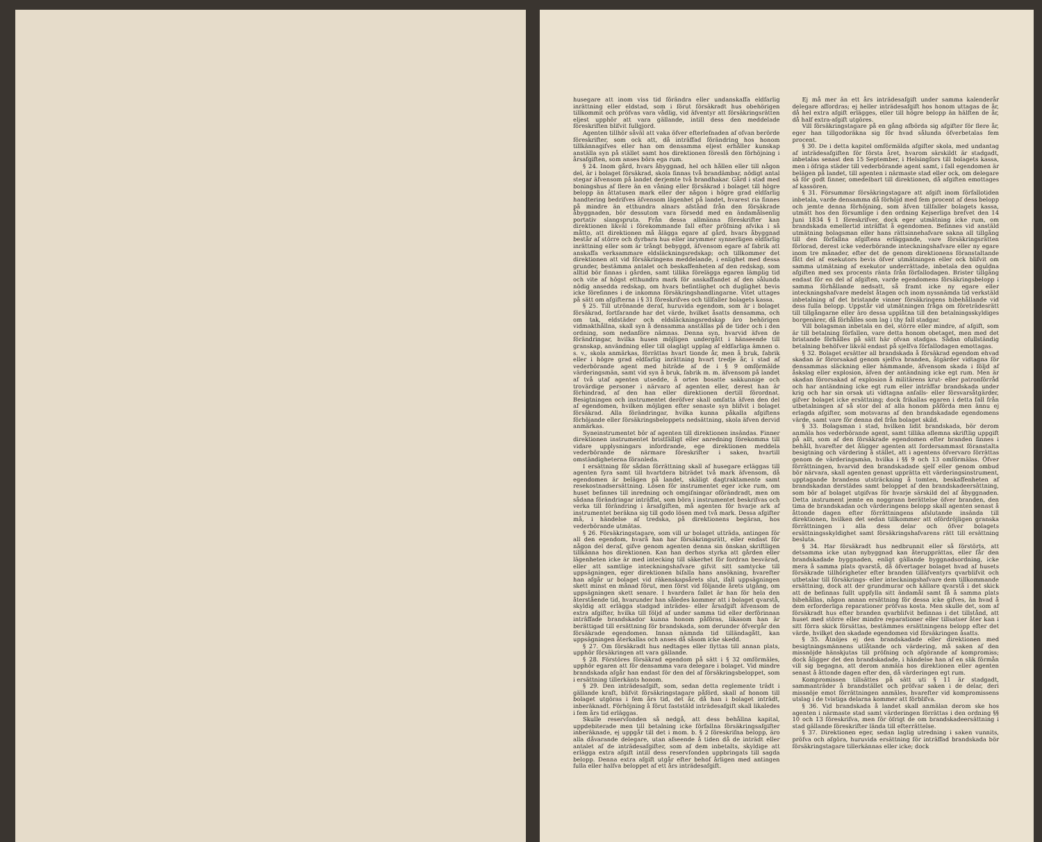husegare att inom viss tid förändra eller undanskaffa eldfarlig inrättning eller eldstad, som i förut försäkradt hus obehörigen tillkommit och pröfvas vara vådlig, vid äfventyr att försäkringsrätten eljest upphör att vara gällande, intill dess den meddelade föreskriften blifvit fullgjord.
Agenten tillhör såväl att vaka öfver efterlefnaden af ofvan berörde föreskrifter, som ock att, då inträffad förändring hos honom tillkännagifves eller han om densamma eljest erhåller kunskap anställa syn på stället samt hos direktionen föreslå den förhöjning i årsafgiften, som anses böra ega rum.
§ 24. Inom gård, hvars åbyggnad, hel och hållen eller till någon del, är i bolaget försäkrad, skola finnas två brandämbar, nödigt antal stegar äfvensom på landet derjemte två brandhakar. Gård i stad med boningshus af flere än en våning eller försäkrad i bolaget till högre belopp än åttatusen mark eller der någon i högre grad eldfarlig handtering bedrifves äfvensom lägenhet på landet, hvarest ria finnes på mindre än etthundra alnars afstånd från den försäkrade åbyggnaden, bör dessutom vara försedd med en ändamålsenlig portativ slangspruta. Från dessa allmänna föreskrifter kan direktionen likväl i förekommande fall efter pröfning afvika i så måtto, att direktionen må ålägga egare af gård, hvars åbyggnad består af större och dyrbara hus eller inrymmer synnerligen eldfarlig inrättning eller som är trångt bebyggd, äfvensom egare af fabrik att anskaffa verksammare eldsläckningsredskap; och tillkommer det direktionen att vid försäkringens meddelande, i enlighet med dessa grunder, bestämma antalet och beskaffenheten af den redskap, som alltid bör finnas i gården, samt tillika förelägga egaren lämplig tid och vite af högst etthundra mark för anskaffandet af den sålunda nödig ansedda redskap, om hvars befintlighet och duglighet bevis icke förefinnes i de inkomna försäkringshandlingarne. Vitet uttages på sätt om afgifterna i § 31 föreskrifves och tillfaller bolagets kassa.
§ 25. Till utrönande deraf, huruvida egendom, som är i bolaget försäkrad, fortfarande har det värde, hvilket åsatts densamma, och om tak, eldstäder och eldsläckningsredskap äro behörigen vidmakthållna, skall syn å densamma anställas på de tider och i den ordning, som nedanföre nämnas. Denna syn, hvarvid äfven de förändringar, hvilka husen möjligen undergått i hänseende till granskap, användning eller till olagligt upplag af eldfarliga ämnen o. s. v., skola anmärkas, förrättas hvart tionde år, men å bruk, fabrik eller i högre grad eldfarlig inrättning hvart tredje år, i stad af vederbörande agent med biträde af de i § 9 omförmälde värderingsmän, samt vid syn å bruk, fabrik m. m. äfvensom på landet af två utaf agenten utsedde, å orten bosatte sakkunnige och trovärdige personer i närvaro af agenten eller, derest han är förhindrad, af den han eller direktionen dertill förordnat. Besigtningen och instrumentet deröfver skall omfatta äfven den del af egendomen, hvilken möjligen efter senaste syn blifvit i bolaget försäkrad. Alla förändringar, hvilka kunna påkalla afgiftens förhöjande eller försäkringsbeloppets nedsättning, skola äfven dervid anmärkas.
Syneinstrumentet bör af agenten till direktionen insändas. Finner direktionen instrumentet bristfälligt eller anredning förekomma till vidare upplysningars infordrande, ege direktionen meddela vederbörande de närmare föreskrifter i saken, hvartill omständigheterna föranleda.
I ersättning för sådan förrättning skall af husegare erläggas till agenten fyra samt till hvartdera biträdet två mark äfvensom, då egendomen är belägen på landet, skäligt dagtraktamente samt resekostnadsersättning. Lösen för instrumentet eger icke rum, om huset befinnes till inredning och omgifningar oförändradt, men om sådana förändringar inträffat, som böra i instrumentet beskrifvas och verka till förändring i årsafgiften, må agenten för hvarje ark af instrumentet beräkna sig till godo lösen med två mark. Dessa afgifter må, i händelse af tredska, på direktionens begäran, hos vederbörande utmätas.
§ 26. Försäkringstagare, som vill ur bolaget utträda, antingen för all den egendom, hvarå han har försäkringsrätt, eller endast för någon del deraf, gifve genom agenten denna sin önskan skriftligen tillkänna hos direktionen. Kan han derhos styrka att gården eller lägenheten icke är med intecking till säkerhet för fordran besvärad, eller att samtlige inteckningshafvare gifvit sitt samtycke till uppsägningen, eger direktionen bifalla hans ansökning, hvarefter han afgår ur bolaget vid räkenskapsårets slut, ifall uppsägningen skett minst en månad förut, men först vid följande årets utgång, om uppsägningen skett senare. I hvardera fallet är han för hela den återstående tid, hvarunder han således kommer att i bolaget qvarstå, skyldig att erlägga stadgad inträdes- eller årsafgift äfvensom de extra afgifter, hvilka till följd af under samma tid eller derförinnan inträffade brandskador kunna honom påföras, likasom han är berättigad till ersättning för brandskada, som derunder öfvergår den försäkrade egendomen. Innan nämnda tid tilländagått, kan uppsägningen återkallas och anses då såsom icke skedd.
§ 27. Om försäkradt hus nedtages eller flyttas till annan plats, upphör försäkringen att vara gällande.
§ 28. Förstöres försäkrad egendom på sätt i § 32 omförmäles, upphör egaren att för densamma vara delegare i bolaget. Vid mindre brandskada afgår han endast för den del af försäkringsbeloppet, som i ersättning tillerkänts honom.
§ 29. Den inträdesafgift, som, sedan detta reglemente trädt i gällande kraft, blifvit försäkringstagare påförd, skall af honom till bolaget utgöras i fem års tid, det år, då han i bolaget inträdt, inberäknadt. Förhöjning å förut faststäld inträdesafgift skall likaledes i fem års tid erläggas.
Skulle reservfonden så nedgå, att dess behållna kapital, uppdebiterade men till betalning icke förfallna försäkringsafgifter inberäknade, ej uppgår till det i mom. b. § 2 föreskrifna belopp, äro alla dåvarande delegare, utan afseende å tiden då de inträdt eller antalet af de inträdesafgifter, som af dem inbetalts, skyldige att erlägga extra afgift intill dess reservfonden uppbringats till sagda belopp. Denna extra afgift utgår efter behof årligen med antingen fulla eller halfva beloppet af ett års inträdesafgift.
Ej må mer än ett års inträdesafgift under samma kalenderår delegare affordras; ej heller inträdesafgift hos honom uttagas de år, då hel extra afgift erlägges, eller till högre belopp än hälften de år, då half extra-afgift utgöres.
Vill försäkringstagare på en gång afbörda sig afgifter för flere år, eger han tillgodoräkna sig för hvad sålunda öfverbetalas fem procent.
§ 30. De i detta kapitel omförmälda afgifter skola, med undantag af inträdesafgiften för första året, hvarom särskildt är stadgadt, inbetalas senast den 15 September, i Helsingfors till bolagets kassa, men i öfriga städer till vederbörande agent samt, i fall egendomen är belägen på landet, till agenten i närmaste stad eller ock, om delegare så för godt finner, omedelbart till direktionen, då afgiften emottages af kassören.
§ 31. Försummar försäkringstagare att afgift inom förfallotiden inbetala, varde densamma då förhöjd med fem procent af dess belopp och jemte denna förhöjning, som äfven tillfaller bolagets kassa, utmätt hos den försumlige i den ordning Kejserliga brefvet den 14 Juni 1834 § 1 föreskrifver, dock eger utmätning icke rum, om brandskada emellertid inträffat å egendomen. Befinnes vid anstäld utmätning bolagsman eller hans rättsinnehafvare sakna all tillgång till den förfallna afgiftens erläggande, vare försäkringsrätten förlorad, derest icke vederbörande inteckningshafvare eller ny egare inom tre månader, efter det de genom direktionens föranstaltande fått del af exekutors bevis öfver utmätningen eller ock blifvit om samma utmätning af exekutor underrättade, inbetala den oguldna afgiften med sex procents ränta från förfallodagen. Brister tillgång endast för en del af afgiften, varde egendomens försäkringsbelopp i samma förhållande nedsatt, så framt icke ny egare eller inteckningshafvare medelst åtagen och inom nyssnämda tid verkstäld inbetalning af det bristande vinner försäkringens bibehållande vid dess fulla belopp. Uppstår vid utmätningen fråga om företrädesrätt till tillgångarne eller äro dessa upplåtna till den betalningsskyldiges borgenärer, då förhålles som lag i thy fall stadgar.
Vill bolagsman inbetala en del, större eller mindre, af afgift, som är till betalning förfallen, vare detta honom obetaget, men med det bristande förhålles på sätt här ofvan stadgas. Sådan ofullständig betalning behöfver likväl endast på sjelfva förfallodagen emottagas.
§ 32. Bolaget ersätter all brandskada å försäkrad egendom ehvad skadan är förorsakad genom sjelfva branden, åtgärder vidtagna för densammas släckning eller hämmande, äfvensom skada i följd af åskslag eller explosion, äfven der antändning icke egt rum. Men är skadan förorsakad af explosion å militärens krut- eller patronförråd och har antändning icke egt rum eller inträffar brandskada under krig och har sin orsak uti vidtagna anfalls- eller försvarsåtgärder, gifver bolaget icke ersättning; dock frikallas egaren i detta fall från utbetalningen af så stor del af alla honom påförda men ännu ej erlagda afgifter, som motsvaras af den brandskadade egendomens värde, samt vare för denna del från bolaget skild.
§ 33. Bolagsman i stad, hvilken lidit brandskada, bör derom anmäla hos vederbörande agent, samt tillika aflemna skriftlig uppgift på allt, som af den försäkrade egendomen efter branden finnes i behåll, hvarefter det åligger agenten att fordersammast föranstalta besigtning och värdering å stället, att i agentens öfvervaro förrättas genom de värderingsmän, hvilka i §§ 9 och 13 omförmälas. Öfver förrättningen, hvarvid den brandskadade sjelf eller genom ombud bör närvara, skall agenten genast upprätta ett värderingsinstrument, upptagande brandens utsträckning å tomten, beskaffenheten af brandskadan derstädes samt beloppet af den brandskadeersättning, som bör af bolaget utgifvas för hvarje särskild del af åbyggnaden. Detta instrument jemte en noggrann berättelse öfver branden, den tima de brandskadan och värderingens belopp skall agenten senast å åttonde dagen efter förrättningens afslutande insända till direktionen, hvilken det sedan tillkommer att ofördröjligen granska förrättningen i alla dess delar och öfver bolagets ersättningsskyldighet samt försäkringshafvarens rätt till ersättning besluta.
§ 34. Har försäkradt hus nedbrunnit eller så förstörts, att detsamma icke utan nybyggnad kan återupprättas, eller får den brandskadade byggnaden, enligt gällande byggnadsordning, icke mera å samma plats qvarstå, då öfvertager bolaget hvad af husets försäkrade tillhörigheter efter branden tilläfventyrs qvarblifvit och utbetalar till försäkrings- eller inteckningshafvare dem tillkommande ersättning, dock att der grundmurar och källare qvarstå i det skick att de befinnas fullt uppfylla sitt ändamål samt få å samma plats bibehållas, någon annan ersättning för dessa icke gifves, än hvad å dem erforderliga reparationer pröfvas kosta. Men skulle det, som af försäkradt hus efter branden qvarblifvit befinnas i det tillstånd, att huset med större eller mindre reparationer eller tillsatser åter kan i sitt förra skick försättas, bestämmes ersättningens belopp efter det värde, hvilket den skadade egendomen vid försäkringen åsatts.
§ 35. Åtnöjes ej den brandskadade eller direktionen med besigtningsmännens utlåtande och värdering, må saken af den missnöjde hänskjutas till pröfning och afgörande af kompromiss; dock åligger det den brandskadade, i händelse han af en slik förmån vill sig begagna, att derom anmäla hos direktionen eller agenten senast å åttonde dagen efter den, då värderingen egt rum.
Kompromissen tillsättes på sätt uti § 11 är stadgadt, sammanträder å brandstället och pröfvar saken i de delar, deri missnöje emot förrättningen anmäles, hvarefter vid kompromissens utslag i de tvistiga delarna kommer att förblifva.
§ 36. Vid brandskada å landet skall anmälan derom ske hos agenten i närmaste stad samt värderingen förrättas i den ordning §§ 10 och 13 föreskrifva, men för öfrigt de om brandskadeersättning i stad gällande föreskrifter lända till efterrättelse.
§ 37. Direktionen eger, sedan laglig utredning i saken vunnits, pröfva och afgöra, huruvida ersättning för inträffad brandskada bör försäkringstagare tillerkännas eller icke; dock